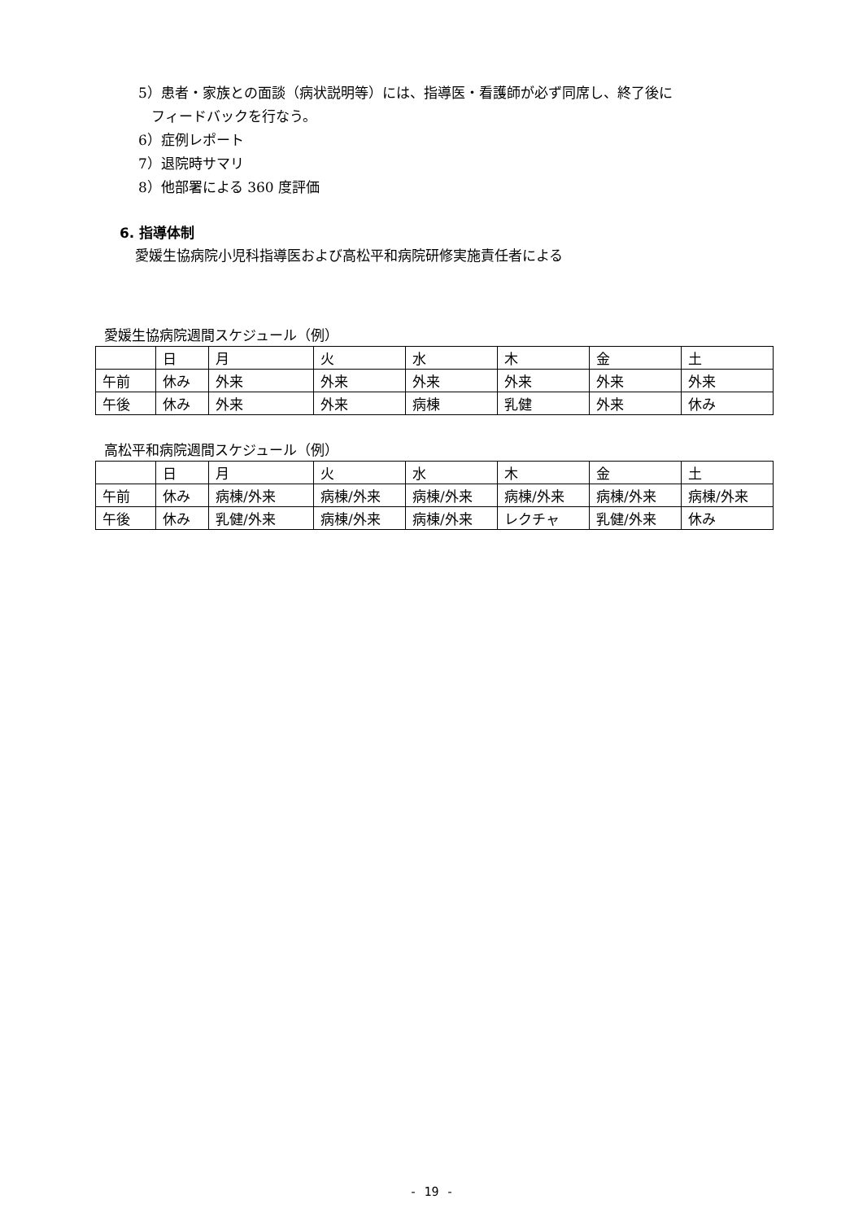5）患者・家族との面談（病状説明等）には、指導医・看護師が必ず同席し、終了後に
フィードバックを行なう。
6）症例レポート
7）退院時サマリ
8）他部署による 360 度評価
6. 指導体制
愛媛生協病院小児科指導医および高松平和病院研修実施責任者による
愛媛生協病院週間スケジュール（例）
| | 日 | 月 | 火 | 水 | 木 | 金 | 土 |
| 午前 | 休み | 外来 | 外来 | 外来 | 外来 | 外来 | 外来 |
| 午後 | 休み | 外来 | 外来 | 病棟 | 乳健 | 外来 | 休み |
高松平和病院週間スケジュール（例）
| | 日 | 月 | 火 | 水 | 木 | 金 | 土 |
| 午前 | 休み | 病棟/外来 | 病棟/外来 | 病棟/外来 | 病棟/外来 | 病棟/外来 | 病棟/外来 |
| 午後 | 休み | 乳健/外来 | 病棟/外来 | 病棟/外来 | レクチャ | 乳健/外来 | 休み |
- 19 -